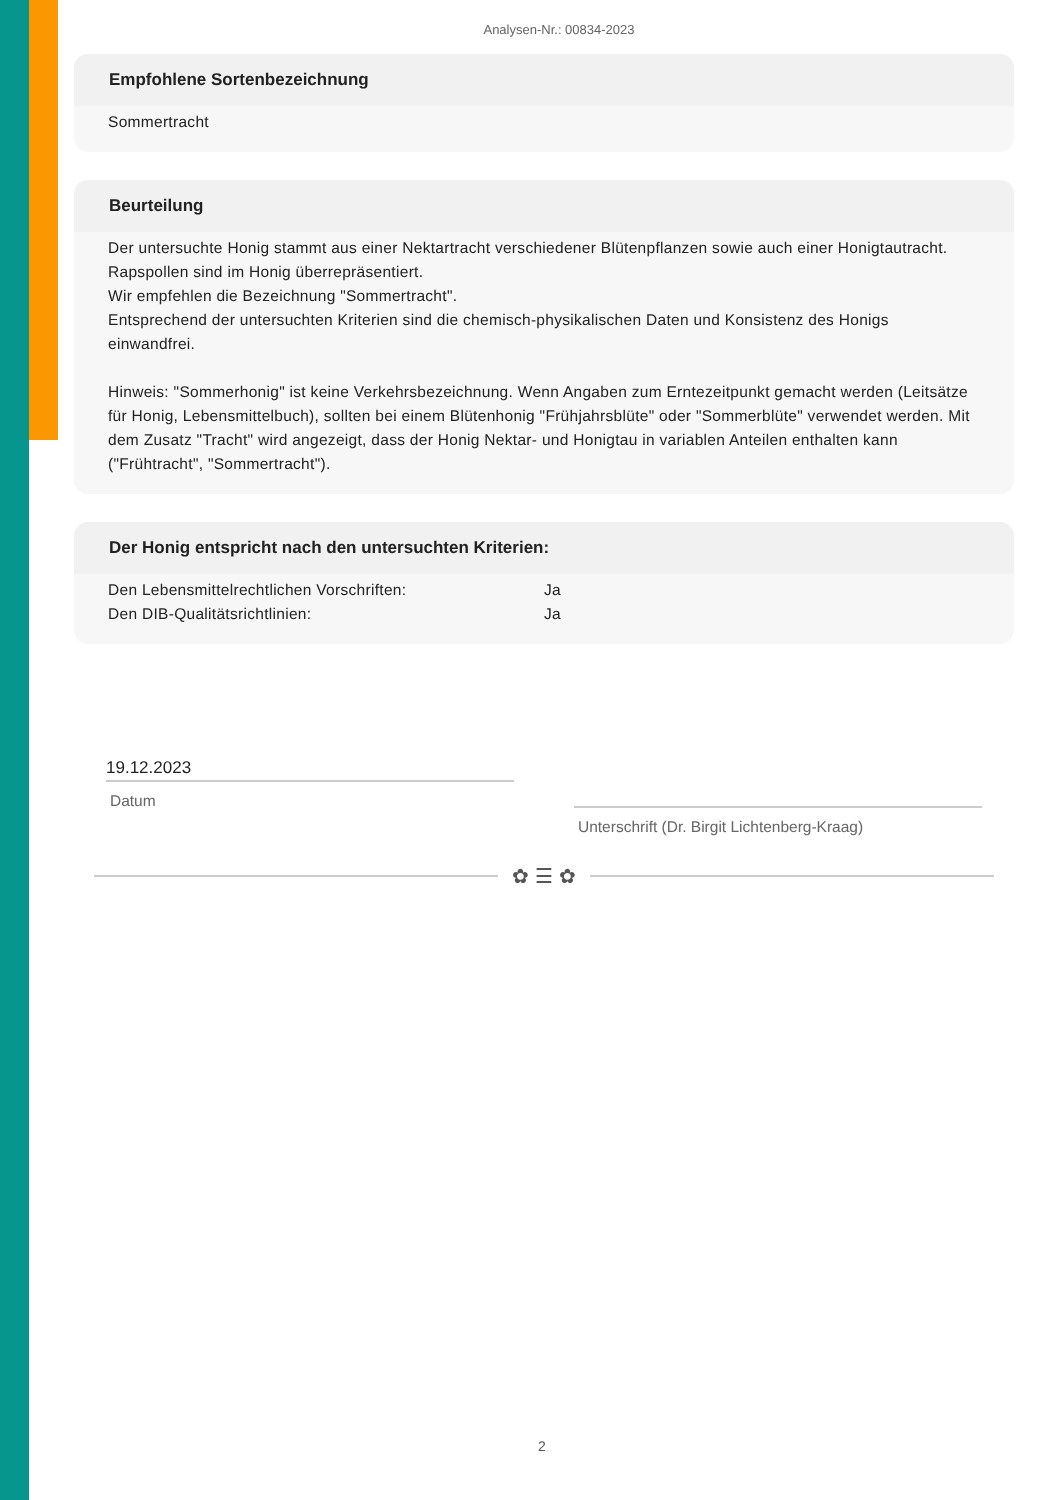Analysen-Nr.: 00834-2023
Empfohlene Sortenbezeichnung
Sommertracht
Beurteilung
Der untersuchte Honig stammt aus einer Nektartracht verschiedener Blütenpflanzen sowie auch einer Honigtautracht. Rapspollen sind im Honig überrepräsentiert.
Wir empfehlen die Bezeichnung "Sommertracht".
Entsprechend der untersuchten Kriterien sind die chemisch-physikalischen Daten und Konsistenz des Honigs einwandfrei.
Hinweis: "Sommerhonig" ist keine Verkehrsbezeichnung. Wenn Angaben zum Erntezeitpunkt gemacht werden (Leitsätze für Honig, Lebensmittelbuch), sollten bei einem Blütenhonig "Frühjahrsblüte" oder "Sommerblüte" verwendet werden. Mit dem Zusatz "Tracht" wird angezeigt, dass der Honig Nektar- und Honigtau in variablen Anteilen enthalten kann ("Frühtracht", "Sommertracht").
Der Honig entspricht nach den untersuchten Kriterien:
| Den Lebensmittelrechtlichen Vorschriften: | Ja |
| Den DIB-Qualitätsrichtlinien: | Ja |
19.12.2023
Datum
Unterschrift (Dr. Birgit Lichtenberg-Kraag)
✿ ☰ ✿
2